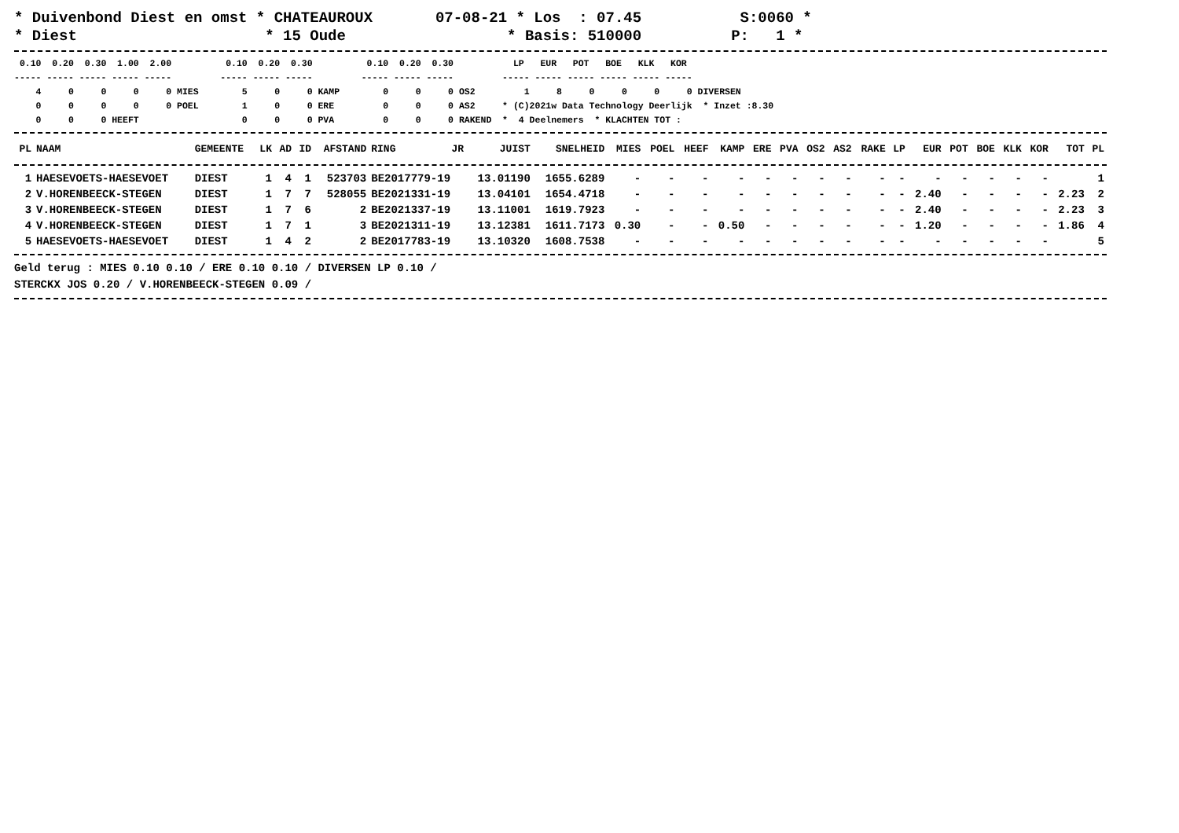* Duivenbond Diest en omst * CHATEAUROUX 07-08-21 * Los : 07.45 S:0060 * * Diest * 15 Oude * Basis: 510000 P: 1 *
0.10 0.20 0.30 1.00 2.00 0.10 0.20 0.30 0.10 0.20 0.30 LP EUR POT BOE KLK KOR ----- ----- ----- ----- ----- ----- ----- ----- ----- ----- ----- ----- ----- ----- ----- ----- ----- 4 0 0 0 0 MIES 5 0 0 KAMP 0 0 0 OS2 1 8 0 0 0 0 DIVERSEN 0 0 0 0 0 POEL 1 0 0 ERE 0 0 0 AS2 * (C)2021w Data Technology Deerlijk * Inzet :8.30 0 0 0 HEEFT 0 0 0 PVA 0 0 0 RAKEND * 4 Deelnemers * KLACHTEN TOT :
| PL | NAAM | GEMEENTE | LK | AD | ID | AFSTAND | RING | JR | JUIST | SNELHEID | MIES | POEL | HEEF | KAMP | ERE | PVA | OS2 | AS2 | RAKE | LP | EUR | POT | BOE | KLK | KOR | TOT | PL |
| --- | --- | --- | --- | --- | --- | --- | --- | --- | --- | --- | --- | --- | --- | --- | --- | --- | --- | --- | --- | --- | --- | --- | --- | --- | --- | --- | --- |
| 1 | HAESEVOETS-HAESEVOET | DIEST | 1 | 4 | 1 | 523703 | BE2017779-19 | | 13.01190 | 1655.6289 | - | - | - | - | - | - | - | - | - | - | - | - | - | - | - | | 1 |
| 2 | V.HORENBEECK-STEGEN | DIEST | 1 | 7 | 7 | 528055 | BE2021331-19 | | 13.04101 | 1654.4718 | - | - | - | - | - | - | - | - | - | - | 2.40 | - | - | - | - | 2.23 | 2 |
| 3 | V.HORENBEECK-STEGEN | DIEST | 1 | 7 | 6 | 2 | BE2021337-19 | | 13.11001 | 1619.7923 | - | - | - | - | - | - | - | - | - | - | 2.40 | - | - | - | - | 2.23 | 3 |
| 4 | V.HORENBEECK-STEGEN | DIEST | 1 | 7 | 1 | 3 | BE2021311-19 | | 13.12381 | 1611.7173 | 0.30 | - | - | 0.50 | - | - | - | - | - | - | 1.20 | - | - | - | - | 1.86 | 4 |
| 5 | HAESEVOETS-HAESEVOET | DIEST | 1 | 4 | 2 | 2 | BE2017783-19 | | 13.10320 | 1608.7538 | - | - | - | - | - | - | - | - | - | - | - | - | - | - | - | | 5 |
Geld terug : MIES 0.10 0.10 / ERE 0.10 0.10 / DIVERSEN LP 0.10 /
STERCKX JOS 0.20 / V.HORENBEECK-STEGEN 0.09 /